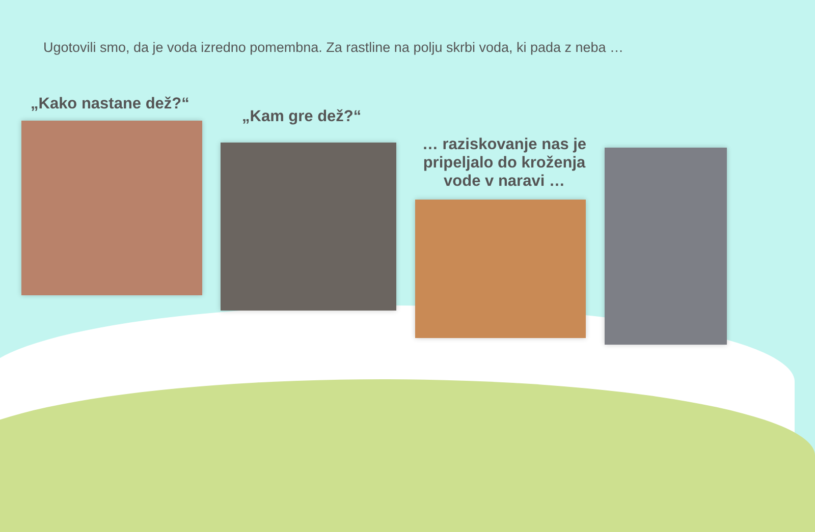Ugotovili smo, da je voda izredno pomembna. Za rastline na polju skrbi voda, ki pada z neba …
„Kako nastane dež?“
„Kam gre dež?“
… raziskovanje nas je pripeljalo do kroženja vode v naravi …